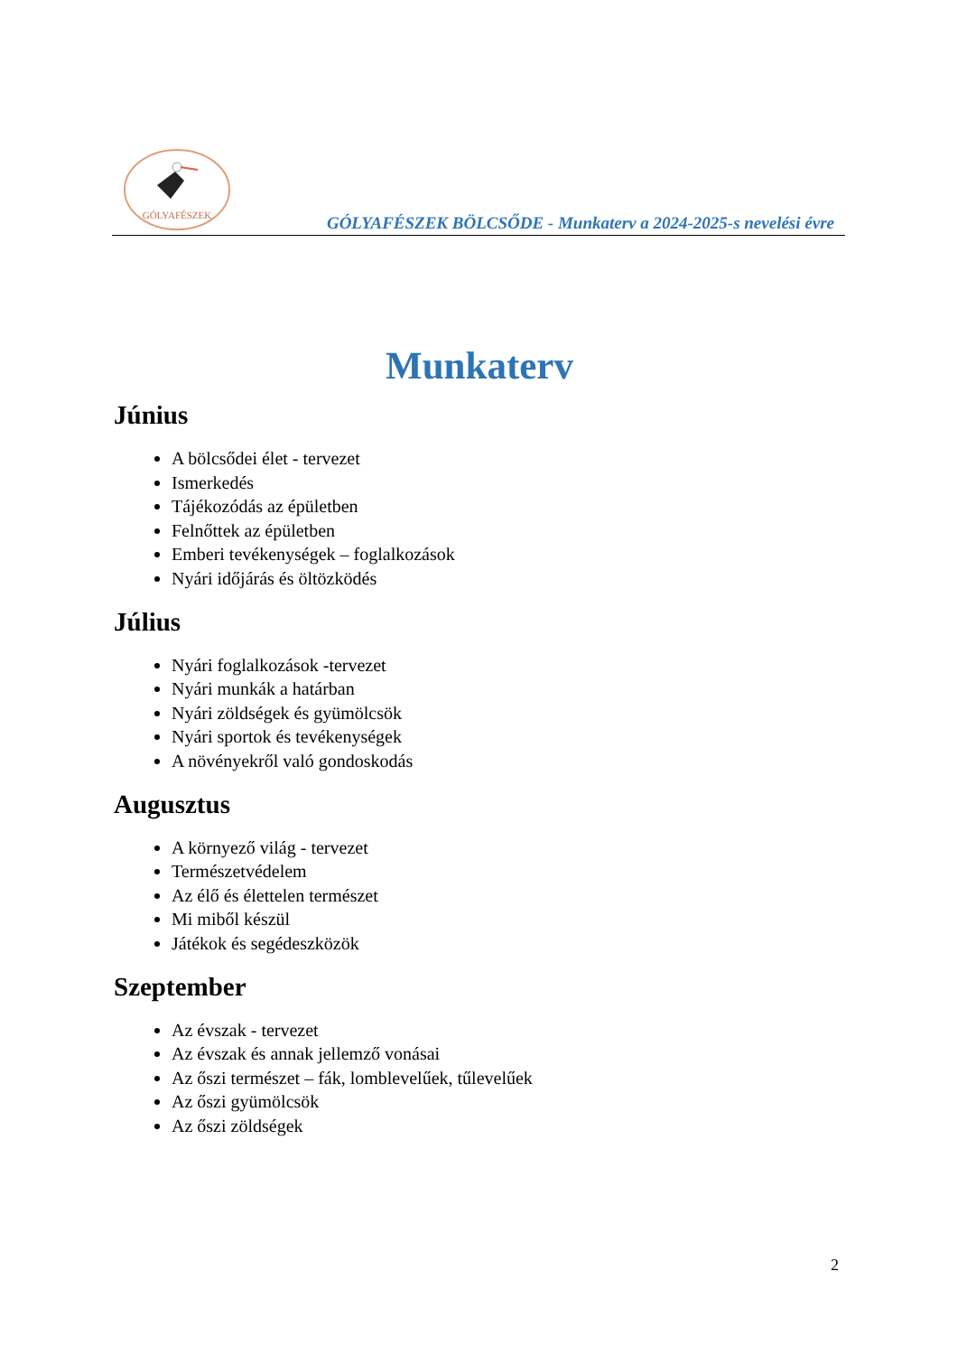GÓLYAFÉSZEK
GÓLYAFÉSZEK BÖLCSŐDE - Munkaterv a 2024-2025-s nevelési évre
Munkaterv
Június
A bölcsődei élet - tervezet
Ismerkedés
Tájékozódás az épületben
Felnőttek az épületben
Emberi tevékenységek – foglalkozások
Nyári időjárás és öltözködés
Július
Nyári foglalkozások -tervezet
Nyári munkák a határban
Nyári zöldségek és gyümölcsök
Nyári sportok és tevékenységek
A növényekről való gondoskodás
Augusztus
A környező világ - tervezet
Természetvédelem
Az élő és élettelen természet
Mi miből készül
Játékok és segédeszközök
Szeptember
Az évszak - tervezet
Az évszak és annak jellemző vonásai
Az őszi természet – fák, lomblevelűek, tűlevelűek
Az őszi gyümölcsök
Az őszi zöldségek
2